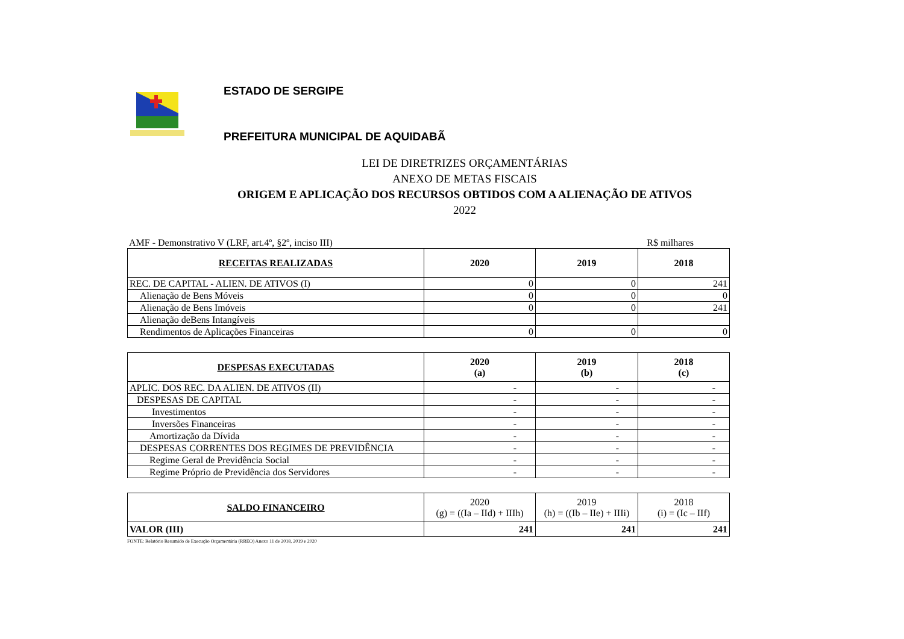ESTADO DE SERGIPE
PREFEITURA MUNICIPAL DE AQUIDABÃ
LEI DE DIRETRIZES ORÇAMENTÁRIAS
ANEXO DE METAS FISCAIS
ORIGEM E APLICAÇÃO DOS RECURSOS OBTIDOS COM A ALIENAÇÃO DE ATIVOS
2022
AMF - Demonstrativo V (LRF, art.4º, §2º, inciso III) R$ milhares
| RECEITAS REALIZADAS | 2020 | 2019 | 2018 |
| --- | --- | --- | --- |
| REC. DE CAPITAL - ALIEN. DE ATIVOS (I) | 0 | 0 | 241 |
| Alienação de Bens Móveis | 0 | 0 | 0 |
| Alienação de Bens Imóveis | 0 | 0 | 241 |
| Alienação deBens Intangíveis | | | |
| Rendimentos de Aplicações Financeiras | 0 | 0 | 0 |
| DESPESAS EXECUTADAS | 2020 (a) | 2019 (b) | 2018 (c) |
| --- | --- | --- | --- |
| APLIC. DOS REC. DA ALIEN. DE ATIVOS (II) | - | - | - |
| DESPESAS DE CAPITAL | - | - | - |
| Investimentos | - | - | - |
| Inversões Financeiras | - | - | - |
| Amortização da Dívida | - | - | - |
| DESPESAS CORRENTES DOS REGIMES DE PREVIDÊNCIA | - | - | - |
| Regime Geral de Previdência Social | - | - | - |
| Regime Próprio de Previdência dos Servidores | - | - | - |
| SALDO FINANCEIRO | 2020 (g) = ((Ia – IId) + IIIh) | 2019 (h) = ((Ib – IIe) + IIIi) | 2018 (i) = (Ic – IIf) |
| --- | --- | --- | --- |
| VALOR (III) | 241 | 241 | 241 |
FONTE: Relatório Resumido de Execução Orçamentária (RREO) Anexo 11 de 2018, 2019 e 2020